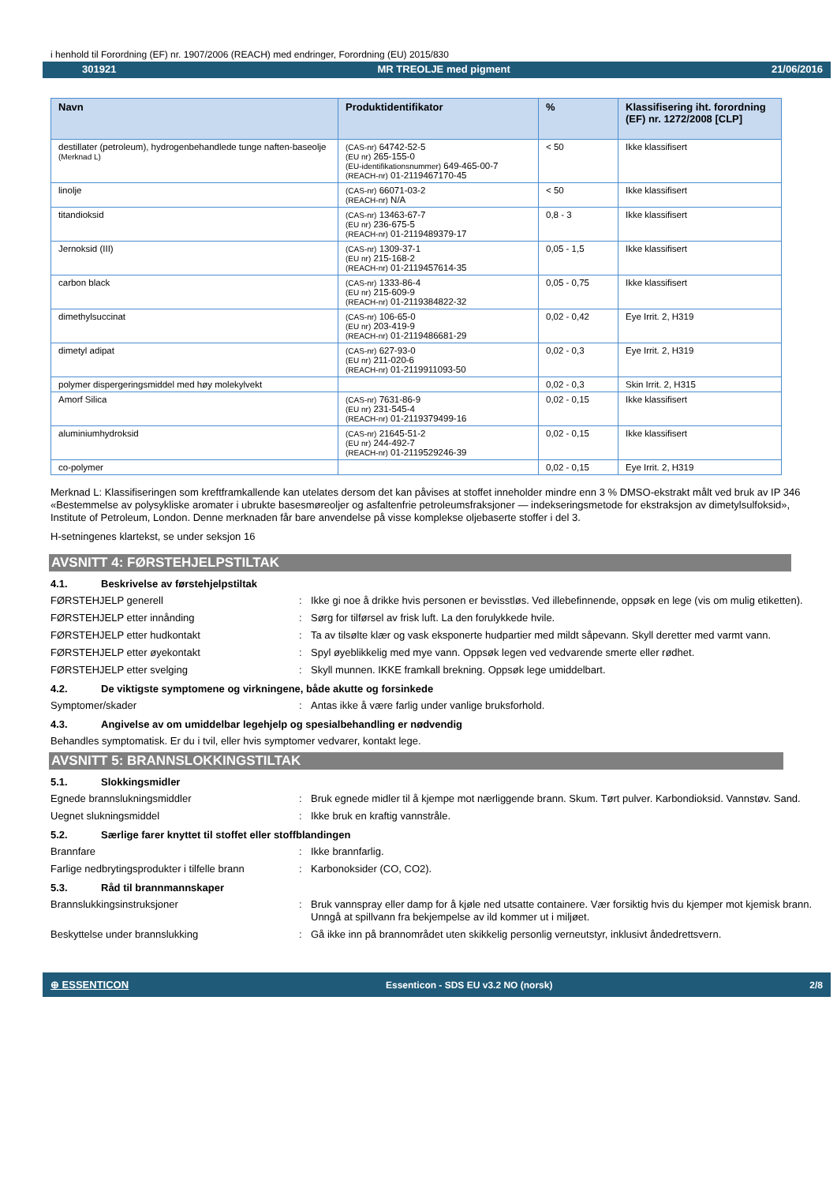i henhold til Forordning (EF) nr. 1907/2006 (REACH) med endringer, Forordning (EU) 2015/830
301921 MR TREOLJE med pigment 21/06/2016
| Navn | Produktidentifikator | % | Klassifisering iht. forordning (EF) nr. 1272/2008 [CLP] |
| --- | --- | --- | --- |
| destillater (petroleum), hydrogenbehandlede tunge naften-baseolje (Merknad L) | (CAS-nr) 64742-52-5 (EU nr) 265-155-0 (EU-identifikationsnummer) 649-465-00-7 (REACH-nr) 01-2119467170-45 | < 50 | Ikke klassifisert |
| linolje | (CAS-nr) 66071-03-2 (REACH-nr) N/A | < 50 | Ikke klassifisert |
| titandioksid | (CAS-nr) 13463-67-7 (EU nr) 236-675-5 (REACH-nr) 01-2119489379-17 | 0,8 - 3 | Ikke klassifisert |
| Jernoksid (III) | (CAS-nr) 1309-37-1 (EU nr) 215-168-2 (REACH-nr) 01-2119457614-35 | 0,05 - 1,5 | Ikke klassifisert |
| carbon black | (CAS-nr) 1333-86-4 (EU nr) 215-609-9 (REACH-nr) 01-2119384822-32 | 0,05 - 0,75 | Ikke klassifisert |
| dimethylsuccinat | (CAS-nr) 106-65-0 (EU nr) 203-419-9 (REACH-nr) 01-2119486681-29 | 0,02 - 0,42 | Eye Irrit. 2, H319 |
| dimetyl adipat | (CAS-nr) 627-93-0 (EU nr) 211-020-6 (REACH-nr) 01-2119911093-50 | 0,02 - 0,3 | Eye Irrit. 2, H319 |
| polymer dispergeringsmiddel med høy molekylvekt | | 0,02 - 0,3 | Skin Irrit. 2, H315 |
| Amorf Silica | (CAS-nr) 7631-86-9 (EU nr) 231-545-4 (REACH-nr) 01-2119379499-16 | 0,02 - 0,15 | Ikke klassifisert |
| aluminiumhydroksid | (CAS-nr) 21645-51-2 (EU nr) 244-492-7 (REACH-nr) 01-2119529246-39 | 0,02 - 0,15 | Ikke klassifisert |
| co-polymer | | 0,02 - 0,15 | Eye Irrit. 2, H319 |
Merknad L: Klassifiseringen som kreftframkallende kan utelates dersom det kan påvises at stoffet inneholder mindre enn 3 % DMSO-ekstrakt målt ved bruk av IP 346 «Bestemmelse av polysykliske aromater i ubrukte basesmøreoljer og asfaltenfrie petroleumsfraksjoner — indekseringsmetode for ekstraksjon av dimetylsulfoksid», Institute of Petroleum, London. Denne merknaden får bare anvendelse på visse komplekse oljebaserte stoffer i del 3.
H-setningenes klartekst, se under seksjon 16
AVSNITT 4: FØRSTEHJELPSTILTAK
4.1. Beskrivelse av førstehjelpstiltak
FØRSTEHJELP generell : Ikke gi noe å drikke hvis personen er bevisstløs. Ved illebefinnende, oppsøk en lege (vis om mulig etiketten).
FØRSTEHJELP etter innånding : Sørg for tilførsel av frisk luft. La den forulykkede hvile.
FØRSTEHJELP etter hudkontakt : Ta av tilsølte klær og vask eksponerte hudpartier med mildt såpevann. Skyll deretter med varmt vann.
FØRSTEHJELP etter øyekontakt : Spyl øyeblikkelig med mye vann. Oppsøk legen ved vedvarende smerte eller rødhet.
FØRSTEHJELP etter svelging : Skyll munnen. IKKE framkall brekning. Oppsøk lege umiddelbart.
4.2. De viktigste symptomene og virkningene, både akutte og forsinkede
Symptomer/skader : Antas ikke å være farlig under vanlige bruksforhold.
4.3. Angivelse av om umiddelbar legehjelp og spesialbehandling er nødvendig
Behandles symptomatisk. Er du i tvil, eller hvis symptomer vedvarer, kontakt lege.
AVSNITT 5: BRANNSLOKKINGSTILTAK
5.1. Slokkingsmidler
Egnede brannslukningsmiddler : Bruk egnede midler til å kjempe mot nærliggende brann. Skum. Tørt pulver. Karbondioksid. Vannstøv. Sand.
Uegnet slukningsmiddel : Ikke bruk en kraftig vannstråle.
5.2. Særlige farer knyttet til stoffet eller stoffblandingen
Brannfare : Ikke brannfarlig.
Farlige nedbrytingsprodukter i tilfelle brann
: Karbonoksider (CO, CO2).
5.3. Råd til brannmannskaper
Brannslukkingsinstruksjoner : Bruk vannspray eller damp for å kjøle ned utsatte containere. Vær forsiktig hvis du kjemper mot kjemisk brann. Unngå at spillvann fra bekjempelse av ild kommer ut i miljøet.
Beskyttelse under brannslukking : Gå ikke inn på brannområdet uten skikkelig personlig verneutstyr, inklusivt åndedrettsvern.
⊕ ESSENTICON Essenticon - SDS EU v3.2 NO (norsk) 2/8